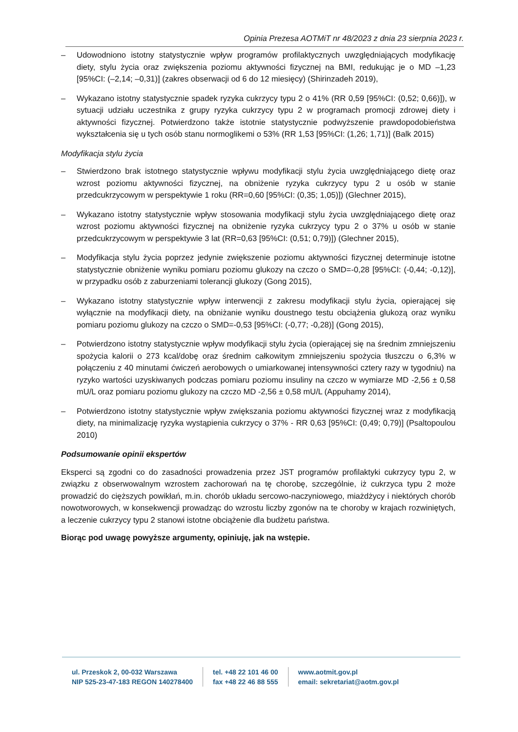Opinia Prezesa AOTMiT nr 48/2023 z dnia 23 sierpnia 2023 r.
– Udowodniono istotny statystycznie wpływ programów profilaktycznych uwzględniających modyfikację diety, stylu życia oraz zwiększenia poziomu aktywności fizycznej na BMI, redukując je o MD –1,23 [95%CI: (–2,14; –0,31)] (zakres obserwacji od 6 do 12 miesięcy) (Shirinzadeh 2019),
– Wykazano istotny statystycznie spadek ryzyka cukrzycy typu 2 o 41% (RR 0,59 [95%CI: (0,52; 0,66)]), w sytuacji udziału uczestnika z grupy ryzyka cukrzycy typu 2 w programach promocji zdrowej diety i aktywności fizycznej. Potwierdzono także istotnie statystycznie podwyższenie prawdopodobieństwa wykształcenia się u tych osób stanu normoglikemi o 53% (RR 1,53 [95%CI: (1,26; 1,71)] (Balk 2015)
Modyfikacja stylu życia
– Stwierdzono brak istotnego statystycznie wpływu modyfikacji stylu życia uwzględniającego dietę oraz wzrost poziomu aktywności fizycznej, na obniżenie ryzyka cukrzycy typu 2 u osób w stanie przedcukrzycowym w perspektywie 1 roku (RR=0,60 [95%CI: (0,35; 1,05)]) (Glechner 2015),
– Wykazano istotny statystycznie wpływ stosowania modyfikacji stylu życia uwzględniającego dietę oraz wzrost poziomu aktywności fizycznej na obniżenie ryzyka cukrzycy typu 2 o 37% u osób w stanie przedcukrzycowym w perspektywie 3 lat (RR=0,63 [95%CI: (0,51; 0,79)]) (Glechner 2015),
– Modyfikacja stylu życia poprzez jedynie zwiększenie poziomu aktywności fizycznej determinuje istotne statystycznie obniżenie wyniku pomiaru poziomu glukozy na czczo o SMD=-0,28 [95%CI: (-0,44; -0,12)], w przypadku osób z zaburzeniami tolerancji glukozy (Gong 2015),
– Wykazano istotny statystycznie wpływ interwencji z zakresu modyfikacji stylu życia, opierającej się wyłącznie na modyfikacji diety, na obniżanie wyniku doustnego testu obciążenia glukozą oraz wyniku pomiaru poziomu glukozy na czczo o SMD=-0,53 [95%CI: (-0,77; -0,28)] (Gong 2015),
– Potwierdzono istotny statystycznie wpływ modyfikacji stylu życia (opierającej się na średnim zmniejszeniu spożycia kalorii o 273 kcal/dobę oraz średnim całkowitym zmniejszeniu spożycia tłuszczu o 6,3% w połączeniu z 40 minutami ćwiczeń aerobowych o umiarkowanej intensywności cztery razy w tygodniu) na ryzyko wartości uzyskiwanych podczas pomiaru poziomu insuliny na czczo w wymiarze MD -2,56 ± 0,58 mU/L oraz pomiaru poziomu glukozy na czczo MD -2,56 ± 0,58 mU/L (Appuhamy 2014),
– Potwierdzono istotny statystycznie wpływ zwiększania poziomu aktywności fizycznej wraz z modyfikacją diety, na minimalizację ryzyka wystąpienia cukrzycy o 37% - RR 0,63 [95%CI: (0,49; 0,79)] (Psaltopoulou 2010)
Podsumowanie opinii ekspertów
Eksperci są zgodni co do zasadności prowadzenia przez JST programów profilaktyki cukrzycy typu 2, w związku z obserwowalnym wzrostem zachorowań na tę chorobę, szczególnie, iż cukrzyca typu 2 może prowadzić do cięższych powikłań, m.in. chorób układu sercowo-naczyniowego, miażdżycy i niektórych chorób nowotworowych, w konsekwencji prowadząc do wzrostu liczby zgonów na te choroby w krajach rozwiniętych, a leczenie cukrzycy typu 2 stanowi istotne obciążenie dla budżetu państwa.
Biorąc pod uwagę powyższe argumenty, opiniuję, jak na wstępie.
ul. Przeskok 2, 00-032 Warszawa
NIP 525-23-47-183 REGON 140278400
tel. +48 22 101 46 00
fax +48 22 46 88 555
www.aotmit.gov.pl
email: sekretariat@aotm.gov.pl